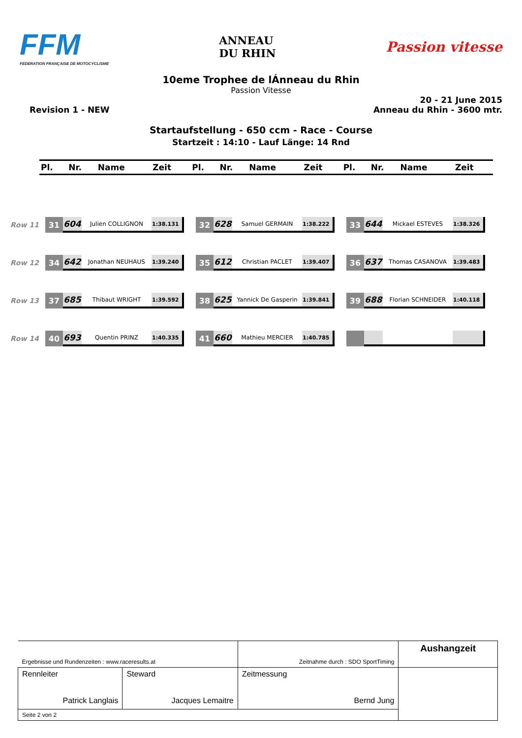FFM
FEDERATION FRANÇAISE DE MOTOCYCLISME
ANNEAU
DU RHIN
Passion vitesse
10eme Trophee de lÁnneau du Rhin
Passion Vitesse
Revision 1 - NEW
20 - 21 June 2015
Anneau du Rhin - 3600 mtr.
Startaufstellung - 650 ccm - Race - Course
Startzeit : 14:10 - Lauf Länge: 14 Rnd
| Pl. | Nr. | Name | Zeit | Pl. | Nr. | Name | Zeit | Pl. | Nr. | Name | Zeit |
| --- | --- | --- | --- | --- | --- | --- | --- | --- | --- | --- | --- |
| Row 11 | 31 | 604 | Julien COLLIGNON | 1:38.131 | | 32 | 628 | Samuel GERMAIN | 1:38.222 | | 33 | 644 | Mickael ESTEVES | 1:38.326 |
| Row 12 | 34 | 642 | Jonathan NEUHAUS | 1:39.240 | | 35 | 612 | Christian PACLET | 1:39.407 | | 36 | 637 | Thomas CASANOVA | 1:39.483 |
| Row 13 | 37 | 685 | Thibaut WRIGHT | 1:39.592 | | 38 | 625 | Yannick De Gasperin | 1:39.841 | | 39 | 688 | Florian SCHNEIDER | 1:40.118 |
| Row 14 | 40 | 693 | Quentin PRINZ | 1:40.335 | | 41 | 660 | Mathieu MERCIER | 1:40.785 | | | | | |
| Ergebnisse und Rundenzeiten : www.raceresults.at | | Zeitnahme durch : SDO SportTiming | Aushangzeit |
| Rennleiter Patrick Langlais | Steward Jacques Lemaitre | Zeitmessung Bernd Jung | |
| Seite 2 von 2 | | | |